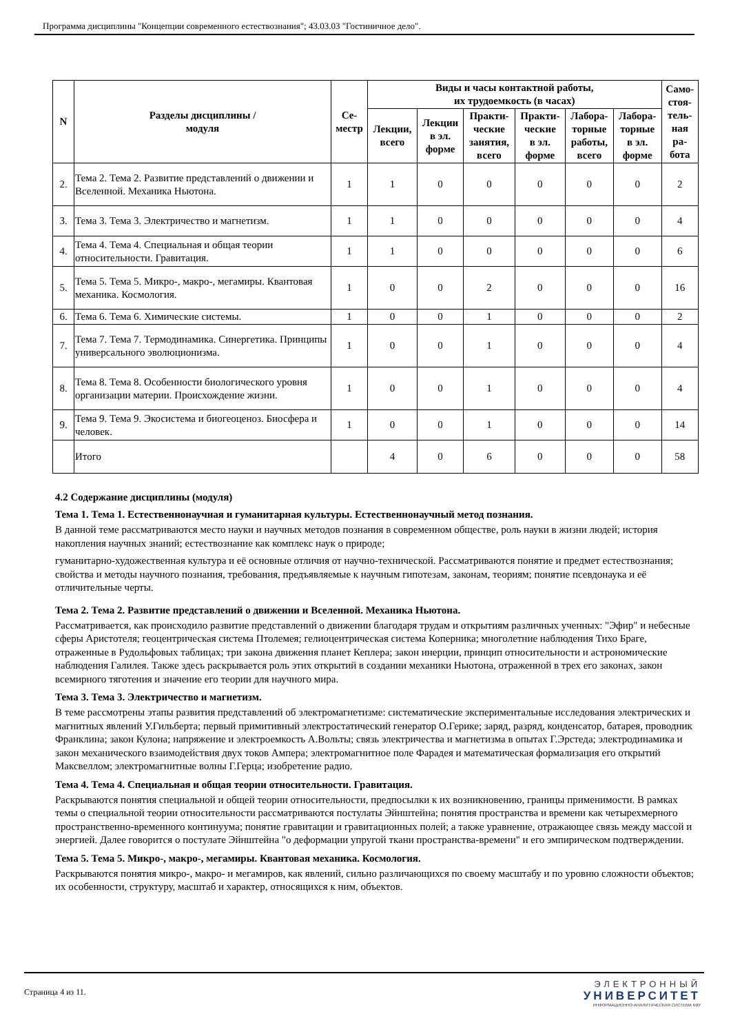Программа дисциплины "Концепции современного естествознания"; 43.03.03 "Гостиничное дело".
| N | Разделы дисциплины / модуля | Се- местр | Виды и часы контактной работы, их трудоемкость (в часах) | | | | | | Само- стоя- тель- ная ра- бота |
| --- | --- | --- | --- | --- | --- | --- | --- | --- | --- |
| | | | Лекции, всего | Лекции в эл. форме | Практи- ческие занятия, всего | Практи- ческие в эл. форме | Лабора- торные работы, всего | Лабора- торные в эл. форме | |
| 2. | Тема 2. Тема 2. Развитие представлений о движении и Вселенной. Механика Ньютона. | 1 | 1 | 0 | 0 | 0 | 0 | 0 | 2 |
| 3. | Тема 3. Тема 3. Электричество и магнетизм. | 1 | 1 | 0 | 0 | 0 | 0 | 0 | 4 |
| 4. | Тема 4. Тема 4. Специальная и общая теории относительности. Гравитация. | 1 | 1 | 0 | 0 | 0 | 0 | 0 | 6 |
| 5. | Тема 5. Тема 5. Микро-, макро-, мегамиры. Квантовая механика. Космология. | 1 | 0 | 0 | 2 | 0 | 0 | 0 | 16 |
| 6. | Тема 6. Тема 6. Химические системы. | 1 | 0 | 0 | 1 | 0 | 0 | 0 | 2 |
| 7. | Тема 7. Тема 7. Термодинамика. Синергетика. Принципы универсального эволюционизма. | 1 | 0 | 0 | 1 | 0 | 0 | 0 | 4 |
| 8. | Тема 8. Тема 8. Особенности биологического уровня организации материи. Происхождение жизни. | 1 | 0 | 0 | 1 | 0 | 0 | 0 | 4 |
| 9. | Тема 9. Тема 9. Экосистема и биогеоценоз. Биосфера и человек. | 1 | 0 | 0 | 1 | 0 | 0 | 0 | 14 |
| | Итого | | 4 | 0 | 6 | 0 | 0 | 0 | 58 |
4.2 Содержание дисциплины (модуля)
Тема 1. Тема 1. Естественнонаучная и гуманитарная культуры. Естественнонаучный метод познания.
В данной теме рассматриваются место науки и научных методов познания в современном обществе, роль науки в жизни людей; история накопления научных знаний; естествознание как комплекс наук о природе;
гуманитарно-художественная культура и её основные отличия от научно-технической. Рассматриваются понятие и предмет естествознания; свойства и методы научного познания, требования, предъявляемые к научным гипотезам, законам, теориям; понятие псевдонаука и её отличительные черты.
Тема 2. Тема 2. Развитие представлений о движении и Вселенной. Механика Ньютона.
Рассматривается, как происходило развитие представлений о движении благодаря трудам и открытиям различных ученных: "Эфир" и небесные сферы Аристотеля; геоцентрическая система Птолемея; гелиоцентрическая система Коперника; многолетние наблюдения Тихо Браге, отраженные в Рудольфовых таблицах; три закона движения планет Кеплера; закон инерции, принцип относительности и астрономические наблюдения Галилея. Также здесь раскрывается роль этих открытий в создании механики Ньютона, отраженной в трех его законах, закон всемирного тяготения и значение его теории для научного мира.
Тема 3. Тема 3. Электричество и магнетизм.
В теме рассмотрены этапы развития представлений об электромагнетизме: систематические экспериментальные исследования электрических и магнитных явлений У.Гильберта; первый примитивный электростатический генератор О.Герике; заряд, разряд, конденсатор, батарея, проводник Франклина; закон Кулона; напряжение и электроемкость А.Вольты; связь электричества и магнетизма в опытах Г.Эрстеда; электродинамика и закон механического взаимодействия двух токов Ампера; электромагнитное поле Фарадея и математическая формализация его открытий Максвеллом; электромагнитные волны Г.Герца; изобретение радио.
Тема 4. Тема 4. Специальная и общая теории относительности. Гравитация.
Раскрываются понятия специальной и общей теории относительности, предпосылки к их возникновению, границы применимости. В рамках темы о специальной теории относительности рассматриваются постулаты Эйнштейна; понятия пространства и времени как четырехмерного пространственно-временного континуума; понятие гравитации и гравитационных полей; а также уравнение, отражающее связь между массой и энергией. Далее говорится о постулате Эйнштейна "о деформации упругой ткани пространства-времени" и его эмпирическом подтверждении.
Тема 5. Тема 5. Микро-, макро-, мегамиры. Квантовая механика. Космология.
Раскрываются понятия микро-, макро- и мегамиров, как явлений, сильно различающихся по своему масштабу и по уровню сложности объектов; их особенности, структуру, масштаб и характер, относящихся к ним, объектов.
Страница 4 из 11.
ЭЛЕКТРОННЫЙ
УНИВЕРСИТЕТ
ИНФОРМАЦИОННО-АНАЛИТИЧЕСКАЯ СИСТЕМА КФУ